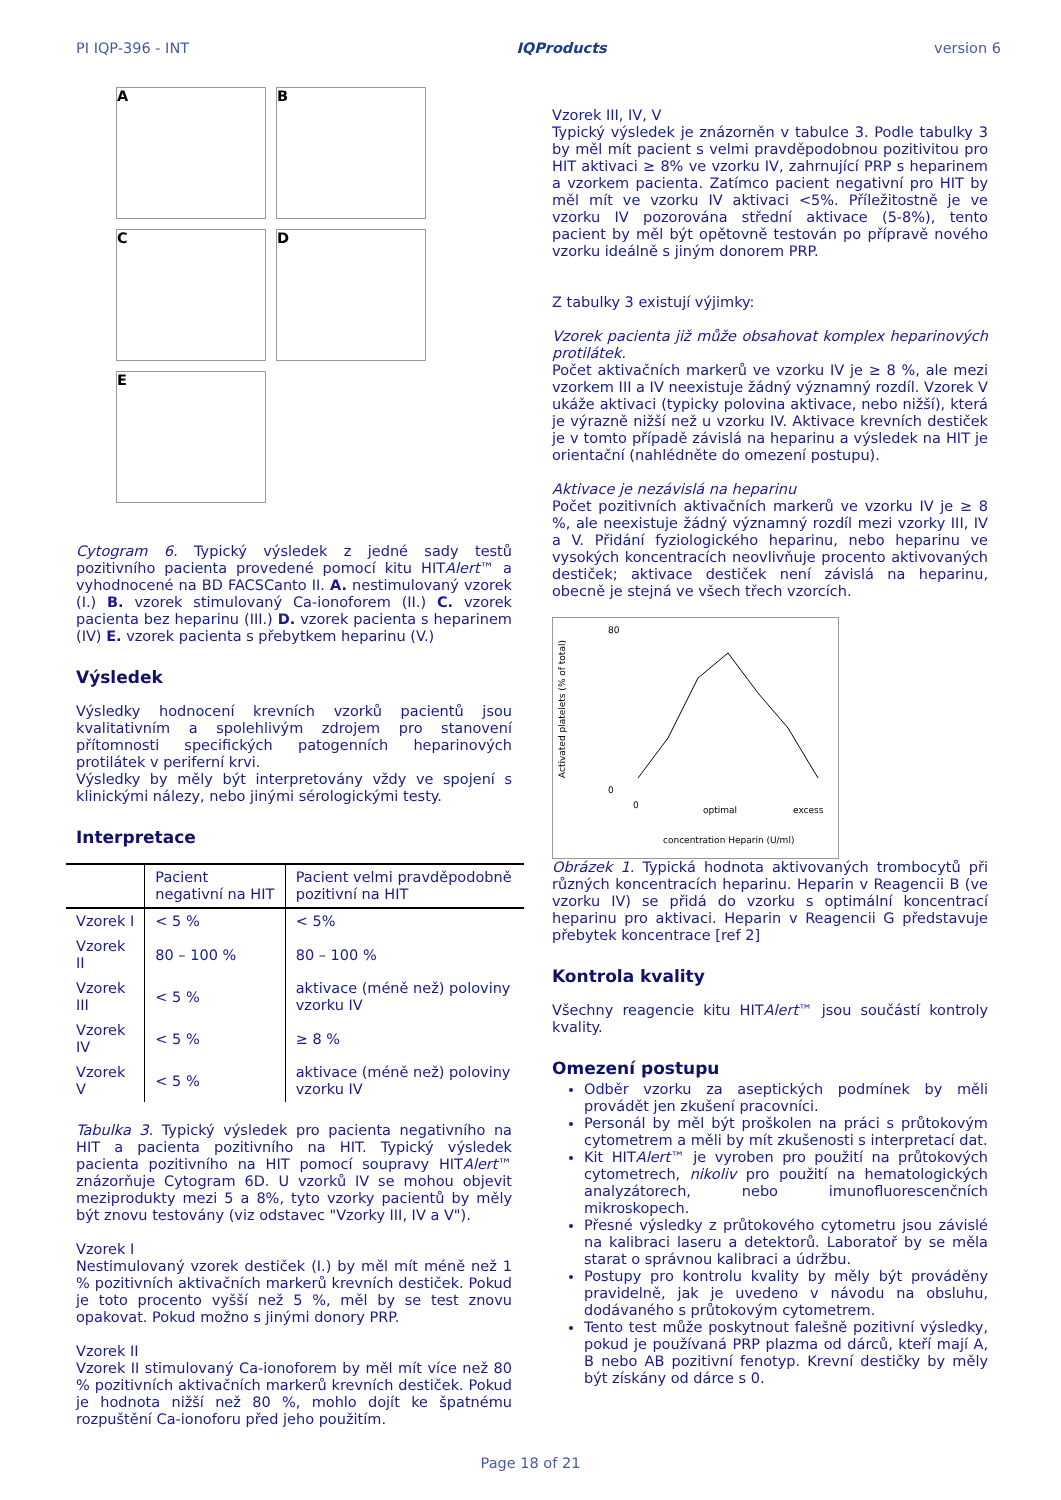PI IQP-396 - INT IQProducts version 6
A
B
C
D
E
Cytogram 6. Typický výsledek z jedné sady testů pozitivního pacienta provedené pomocí kitu HITAlert™ a vyhodnocené na BD FACSCanto II. A. nestimulovaný vzorek (I.) B. vzorek stimulovaný Ca-ionoforem (II.) C. vzorek pacienta bez heparinu (III.) D. vzorek pacienta s heparinem (IV) E. vzorek pacienta s přebytkem heparinu (V.)
Výsledek
Výsledky hodnocení krevních vzorků pacientů jsou kvalitativním a spolehlivým zdrojem pro stanovení přítomnosti specifických patogenních heparinových protilátek v periferní krvi.
Výsledky by měly být interpretovány vždy ve spojení s klinickými nálezy, nebo jinými sérologickými testy.
Interpretace
| | Pacient negativní na HIT | Pacient velmi pravděpodobně pozitivní na HIT |
| --- | --- | --- |
| Vzorek I | < 5 % | < 5% |
| Vzorek II | 80 – 100 % | 80 – 100 % |
| Vzorek III | < 5 % | aktivace (méně než) poloviny vzorku IV |
| Vzorek IV | < 5 % | ≥ 8 % |
| Vzorek V | < 5 % | aktivace (méně než) poloviny vzorku IV |
Tabulka 3. Typický výsledek pro pacienta negativního na HIT a pacienta pozitivního na HIT. Typický výsledek pacienta pozitivního na HIT pomocí soupravy HITAlert™ znázorňuje Cytogram 6D. U vzorků IV se mohou objevit meziprodukty mezi 5 a 8%, tyto vzorky pacientů by měly být znovu testovány (viz odstavec "Vzorky III, IV a V").
Vzorek I
Nestimulovaný vzorek destiček (I.) by měl mít méně než 1 % pozitivních aktivačních markerů krevních destiček. Pokud je toto procento vyšší než 5 %, měl by se test znovu opakovat. Pokud možno s jinými donory PRP.
Vzorek II
Vzorek II stimulovaný Ca-ionoforem by měl mít více než 80 % pozitivních aktivačních markerů krevních destiček. Pokud je hodnota nižší než 80 %, mohlo dojít ke špatnému rozpuštění Ca-ionoforu před jeho použitím.
Vzorek III, IV, V
Typický výsledek je znázorněn v tabulce 3. Podle tabulky 3 by měl mít pacient s velmi pravděpodobnou pozitivitou pro HIT aktivaci ≥ 8% ve vzorku IV, zahrnující PRP s heparinem a vzorkem pacienta. Zatímco pacient negativní pro HIT by měl mít ve vzorku IV aktivaci <5%. Příležitostně je ve vzorku IV pozorována střední aktivace (5-8%), tento pacient by měl být opětovně testován po přípravě nového vzorku ideálně s jiným donorem PRP.
Z tabulky 3 existují výjimky:
Vzorek pacienta již může obsahovat komplex heparinových protilátek.
Počet aktivačních markerů ve vzorku IV je ≥ 8 %, ale mezi vzorkem III a IV neexistuje žádný významný rozdíl. Vzorek V ukáže aktivaci (typicky polovina aktivace, nebo nižší), která je výrazně nižší než u vzorku IV. Aktivace krevních destiček je v tomto případě závislá na heparinu a výsledek na HIT je orientační (nahlédněte do omezení postupu).
Aktivace je nezávislá na heparinu
Počet pozitivních aktivačních markerů ve vzorku IV je ≥ 8 %, ale neexistuje žádný významný rozdíl mezi vzorky III, IV a V. Přidání fyziologického heparinu, nebo heparinu ve vysokých koncentracích neovlivňuje procento aktivovaných destiček; aktivace destiček není závislá na heparinu, obecně je stejná ve všech třech vzorcích.
Activated platelets (% of total)
80
0
concentration Heparin (U/ml)
0
optimal
excess
Obrázek 1. Typická hodnota aktivovaných trombocytů při různých koncentracích heparinu. Heparin v Reagencii B (ve vzorku IV) se přidá do vzorku s optimální koncentrací heparinu pro aktivaci. Heparin v Reagencii G představuje přebytek koncentrace [ref 2]
Kontrola kvality
Všechny reagencie kitu HITAlert™ jsou součástí kontroly kvality.
Omezení postupu
Odběr vzorku za aseptických podmínek by měli provádět jen zkušení pracovníci.
Personál by měl být proškolen na práci s průtokovým cytometrem a měli by mít zkušenosti s interpretací dat.
Kit HITAlert™ je vyroben pro použití na průtokových cytometrech, nikoliv pro použití na hematologických analyzátorech, nebo imunofluorescenčních mikroskopech.
Přesné výsledky z průtokového cytometru jsou závislé na kalibraci laseru a detektorů. Laboratoř by se měla starat o správnou kalibraci a údržbu.
Postupy pro kontrolu kvality by měly být prováděny pravidelně, jak je uvedeno v návodu na obsluhu, dodávaného s průtokovým cytometrem.
Tento test může poskytnout falešně pozitivní výsledky, pokud je používaná PRP plazma od dárců, kteří mají A, B nebo AB pozitivní fenotyp. Krevní destičky by měly být získány od dárce s 0.
Page 18 of 21